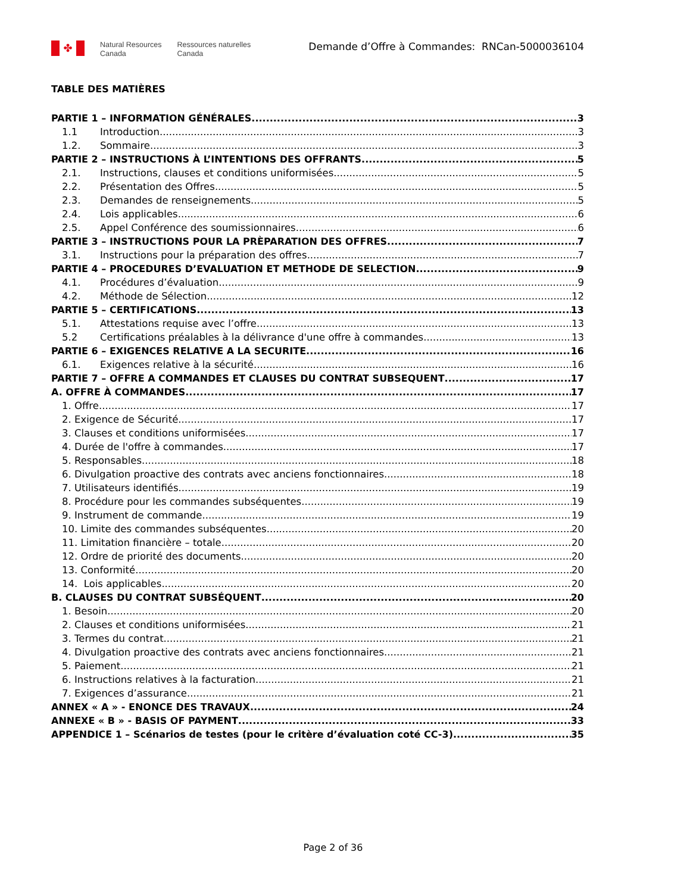✤
Natural Resources
Canada
Ressources naturelles
Canada
Demande d’Offre à Commandes: RNCan-5000036104
TABLE DES MATIÈRES
PARTIE 1 – INFORMATION GÉNÉRALES 3
1.1 Introduction 3
1.2. Sommaire 3
PARTIE 2 – INSTRUCTIONS À L’INTENTIONS DES OFFRANTS 5
2.1. Instructions, clauses et conditions uniformisées 5
2.2. Présentation des Offres 5
2.3. Demandes de renseignements 5
2.4. Lois applicables 6
2.5. Appel Conférence des soumissionnaires 6
PARTIE 3 – INSTRUCTIONS POUR LA PRÈPARATION DES OFFRES 7
3.1. Instructions pour la préparation des offres 7
PARTIE 4 – PROCEDURES D’EVALUATION ET METHODE DE SELECTION 9
4.1. Procédures d’évaluation 9
4.2. Méthode de Sélection 12
PARTIE 5 – CERTIFICATIONS 13
5.1. Attestations requise avec l’offre 13
5.2 Certifications préalables à la délivrance d'une offre à commandes 13
PARTIE 6 – EXIGENCES RELATIVE A LA SECURITE 16
6.1. Exigences relative à la sécurité 16
PARTIE 7 – OFFRE A COMMANDES ET CLAUSES DU CONTRAT SUBSEQUENT 17
A. OFFRE À COMMANDES 17
1. Offre 17
2. Exigence de Sécurité 17
3. Clauses et conditions uniformisées 17
4. Durée de l'offre à commandes 17
5. Responsables 18
6. Divulgation proactive des contrats avec anciens fonctionnaires 18
7. Utilisateurs identifiés 19
8. Procédure pour les commandes subséquentes 19
9. Instrument de commande 19
10. Limite des commandes subséquentes 20
11. Limitation financière – totale 20
12. Ordre de priorité des documents 20
13. Conformité 20
14. Lois applicables 20
B. CLAUSES DU CONTRAT SUBSÉQUENT 20
1. Besoin 20
2. Clauses et conditions uniformisées 21
3. Termes du contrat 21
4. Divulgation proactive des contrats avec anciens fonctionnaires 21
5. Paiement 21
6. Instructions relatives à la facturation 21
7. Exigences d’assurance 21
ANNEX « A » - ENONCE DES TRAVAUX 24
ANNEXE « B » - BASIS OF PAYMENT 33
APPENDICE 1 – Scénarios de testes (pour le critère d’évaluation coté CC-3) 35
Page 2 of 36